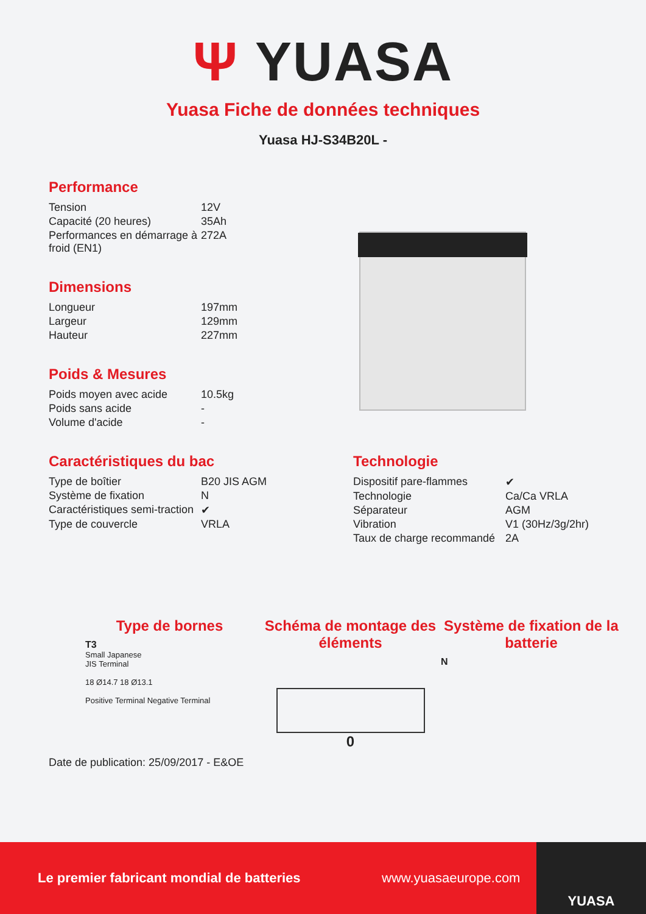Ψ YUASA
Yuasa Fiche de données techniques
Yuasa HJ-S34B20L -
Performance
| Tension | 12V |
| Capacité (20 heures) | 35Ah |
| Performances en démarrage à froid (EN1) | 272A |
Dimensions
| Longueur | 197mm |
| Largeur | 129mm |
| Hauteur | 227mm |
Poids & Mesures
| Poids moyen avec acide | 10.5kg |
| Poids sans acide | - |
| Volume d'acide | - |
Caractéristiques du bac
| Type de boîtier | B20 JIS AGM |
| Système de fixation | N |
| Caractéristiques semi-traction | ✔ |
| Type de couvercle | VRLA |
Technologie
| Dispositif pare-flammes | ✔ |
| Technologie | Ca/Ca VRLA |
| Séparateur | AGM |
| Vibration | V1 (30Hz/3g/2hr) |
| Taux de charge recommandé | 2A |
Type de bornes
T3
Small Japanese
JIS Terminal
18 Ø14.7 18 Ø13.1
Positive Terminal Negative Terminal
Schéma de montage des éléments
0
Système de fixation de la batterie
N
Date de publication: 25/09/2017 - E&OE
Le premier fabricant mondial de batteries www.yuasaeurope.com YUASA